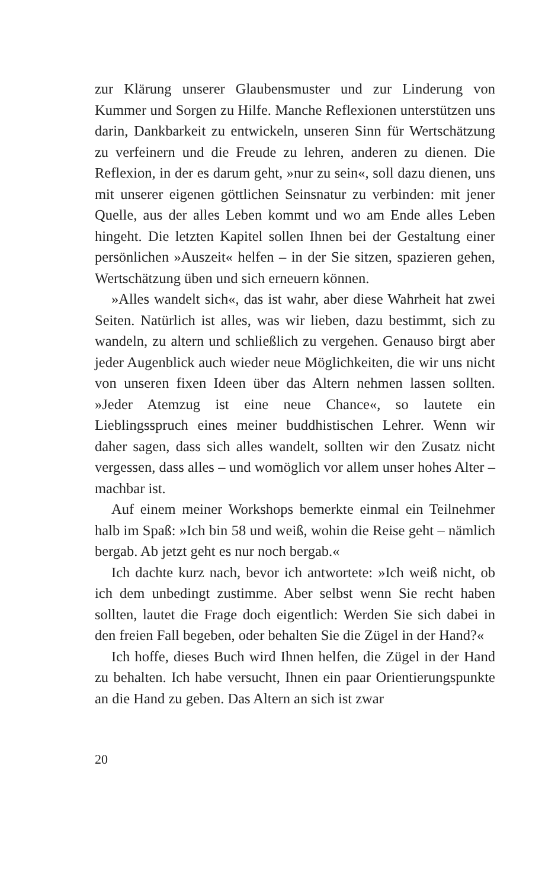zur Klärung unserer Glaubensmuster und zur Linderung von Kummer und Sorgen zu Hilfe. Manche Reflexionen unterstützen uns darin, Dankbarkeit zu entwickeln, unseren Sinn für Wertschätzung zu verfeinern und die Freude zu lehren, anderen zu dienen. Die Reflexion, in der es darum geht, »nur zu sein«, soll dazu dienen, uns mit unserer eigenen göttlichen Seinsnatur zu verbinden: mit jener Quelle, aus der alles Leben kommt und wo am Ende alles Leben hingeht. Die letzten Kapitel sollen Ihnen bei der Gestaltung einer persönlichen »Auszeit« helfen – in der Sie sitzen, spazieren gehen, Wertschätzung üben und sich erneuern können.
»Alles wandelt sich«, das ist wahr, aber diese Wahrheit hat zwei Seiten. Natürlich ist alles, was wir lieben, dazu bestimmt, sich zu wandeln, zu altern und schließlich zu vergehen. Genauso birgt aber jeder Augenblick auch wieder neue Möglichkeiten, die wir uns nicht von unseren fixen Ideen über das Altern nehmen lassen sollten. »Jeder Atemzug ist eine neue Chance«, so lautete ein Lieblingsspruch eines meiner buddhistischen Lehrer. Wenn wir daher sagen, dass sich alles wandelt, sollten wir den Zusatz nicht vergessen, dass alles – und womöglich vor allem unser hohes Alter – machbar ist.
Auf einem meiner Workshops bemerkte einmal ein Teilnehmer halb im Spaß: »Ich bin 58 und weiß, wohin die Reise geht – nämlich bergab. Ab jetzt geht es nur noch bergab.«
Ich dachte kurz nach, bevor ich antwortete: »Ich weiß nicht, ob ich dem unbedingt zustimme. Aber selbst wenn Sie recht haben sollten, lautet die Frage doch eigentlich: Werden Sie sich dabei in den freien Fall begeben, oder behalten Sie die Zügel in der Hand?«
Ich hoffe, dieses Buch wird Ihnen helfen, die Zügel in der Hand zu behalten. Ich habe versucht, Ihnen ein paar Orientierungspunkte an die Hand zu geben. Das Altern an sich ist zwar
20